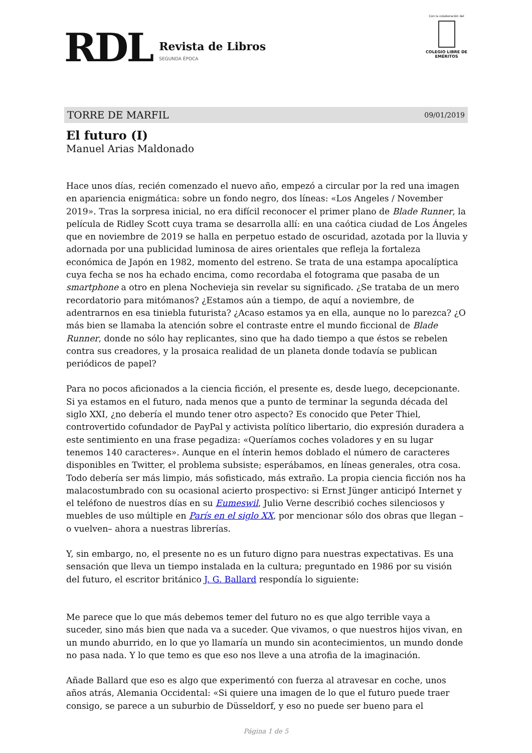RDL
Revista de Libros
SEGUNDA ÉPOCA
Con la colaboración del
COLEGIO LIBRE DE EMÉRITOS
TORRE DE MARFIL 09/01/2019
El futuro (I)
Manuel Arias Maldonado
Hace unos días, recién comenzado el nuevo año, empezó a circular por la red una imagen en apariencia enigmática: sobre un fondo negro, dos líneas: «Los Angeles / November 2019». Tras la sorpresa inicial, no era difícil reconocer el primer plano de Blade Runner, la película de Ridley Scott cuya trama se desarrolla allí: en una caótica ciudad de Los Ángeles que en noviembre de 2019 se halla en perpetuo estado de oscuridad, azotada por la lluvia y adornada por una publicidad luminosa de aires orientales que refleja la fortaleza económica de Japón en 1982, momento del estreno. Se trata de una estampa apocalíptica cuya fecha se nos ha echado encima, como recordaba el fotograma que pasaba de un smartphone a otro en plena Nochevieja sin revelar su significado. ¿Se trataba de un mero recordatorio para mitómanos? ¿Estamos aún a tiempo, de aquí a noviembre, de adentrarnos en esa tiniebla futurista? ¿Acaso estamos ya en ella, aunque no lo parezca? ¿O más bien se llamaba la atención sobre el contraste entre el mundo ficcional de Blade Runner, donde no sólo hay replicantes, sino que ha dado tiempo a que éstos se rebelen contra sus creadores, y la prosaica realidad de un planeta donde todavía se publican periódicos de papel?
Para no pocos aficionados a la ciencia ficción, el presente es, desde luego, decepcionante. Si ya estamos en el futuro, nada menos que a punto de terminar la segunda década del siglo XXI, ¿no debería el mundo tener otro aspecto? Es conocido que Peter Thiel, controvertido cofundador de PayPal y activista político libertario, dio expresión duradera a este sentimiento en una frase pegadiza: «Queríamos coches voladores y en su lugar tenemos 140 caracteres». Aunque en el ínterin hemos doblado el número de caracteres disponibles en Twitter, el problema subsiste; esperábamos, en líneas generales, otra cosa. Todo debería ser más limpio, más sofisticado, más extraño. La propia ciencia ficción nos ha malacostumbrado con su ocasional acierto prospectivo: si Ernst Jünger anticipó Internet y el teléfono de nuestros días en su Eumeswil, Julio Verne describió coches silenciosos y muebles de uso múltiple en París en el siglo XX, por mencionar sólo dos obras que llegan –o vuelven– ahora a nuestras librerías.
Y, sin embargo, no, el presente no es un futuro digno para nuestras expectativas. Es una sensación que lleva un tiempo instalada en la cultura; preguntado en 1986 por su visión del futuro, el escritor británico J. G. Ballard respondía lo siguiente:
Me parece que lo que más debemos temer del futuro no es que algo terrible vaya a suceder, sino más bien que nada va a suceder. Que vivamos, o que nuestros hijos vivan, en un mundo aburrido, en lo que yo llamaría un mundo sin acontecimientos, un mundo donde no pasa nada. Y lo que temo es que eso nos lleve a una atrofia de la imaginación.
Añade Ballard que eso es algo que experimentó con fuerza al atravesar en coche, unos años atrás, Alemania Occidental: «Si quiere una imagen de lo que el futuro puede traer consigo, se parece a un suburbio de Düsseldorf, y eso no puede ser bueno para el
Página 1 de 5